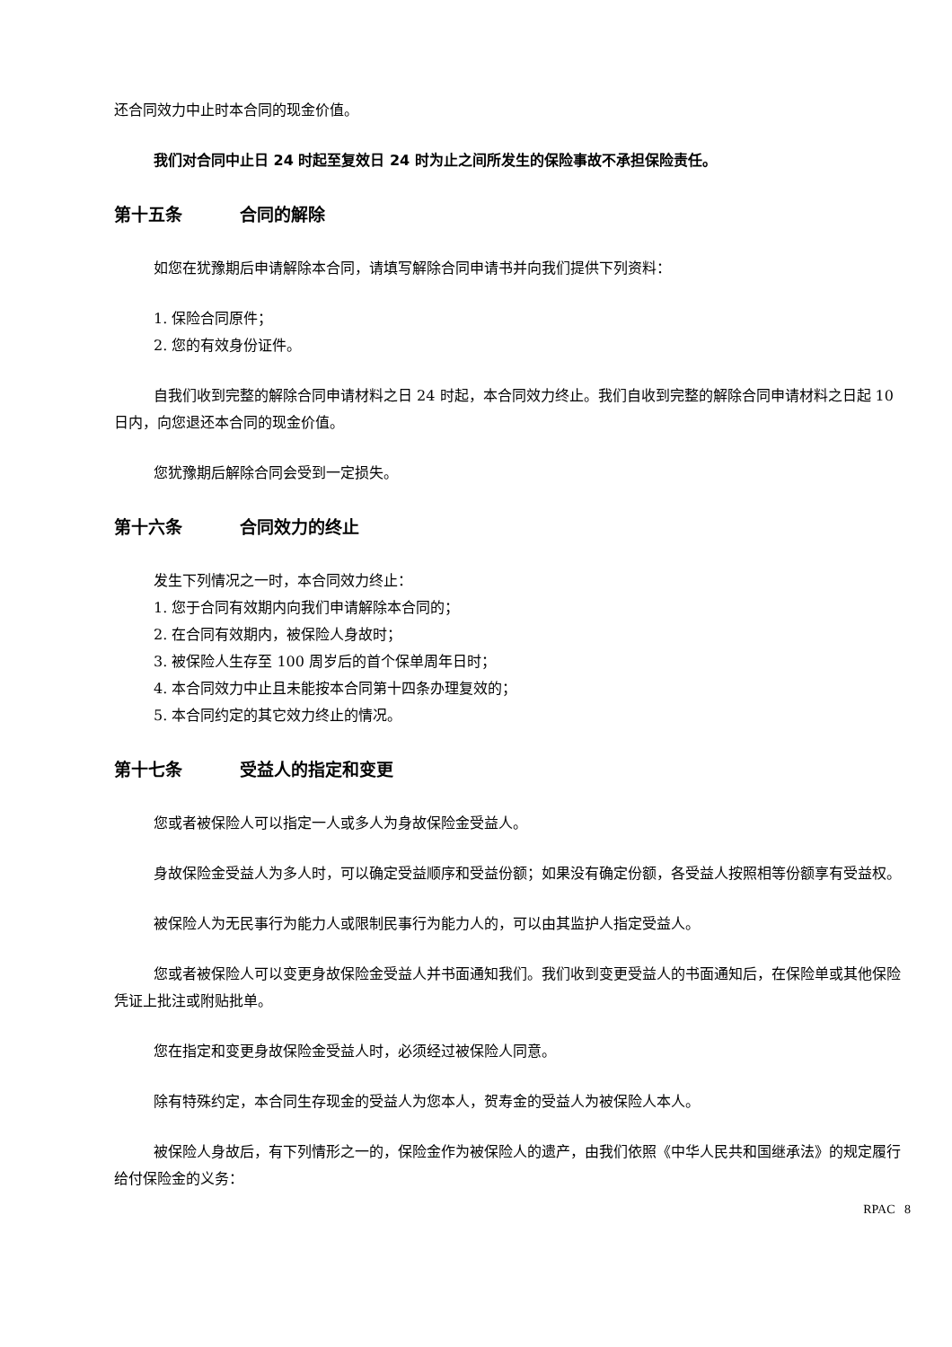还合同效力中止时本合同的现金价值。
我们对合同中止日 24 时起至复效日 24 时为止之间所发生的保险事故不承担保险责任。
第十五条 合同的解除
如您在犹豫期后申请解除本合同，请填写解除合同申请书并向我们提供下列资料：
1. 保险合同原件；
2. 您的有效身份证件。
自我们收到完整的解除合同申请材料之日 24 时起，本合同效力终止。我们自收到完整的解除合同申请材料之日起 10 日内，向您退还本合同的现金价值。
您犹豫期后解除合同会受到一定损失。
第十六条 合同效力的终止
发生下列情况之一时，本合同效力终止：
1. 您于合同有效期内向我们申请解除本合同的；
2. 在合同有效期内，被保险人身故时；
3. 被保险人生存至 100 周岁后的首个保单周年日时；
4. 本合同效力中止且未能按本合同第十四条办理复效的；
5. 本合同约定的其它效力终止的情况。
第十七条 受益人的指定和变更
您或者被保险人可以指定一人或多人为身故保险金受益人。
身故保险金受益人为多人时，可以确定受益顺序和受益份额；如果没有确定份额，各受益人按照相等份额享有受益权。
被保险人为无民事行为能力人或限制民事行为能力人的，可以由其监护人指定受益人。
您或者被保险人可以变更身故保险金受益人并书面通知我们。我们收到变更受益人的书面通知后，在保险单或其他保险凭证上批注或附贴批单。
您在指定和变更身故保险金受益人时，必须经过被保险人同意。
除有特殊约定，本合同生存现金的受益人为您本人，贺寿金的受益人为被保险人本人。
被保险人身故后，有下列情形之一的，保险金作为被保险人的遗产，由我们依照《中华人民共和国继承法》的规定履行给付保险金的义务：
RPAC 8